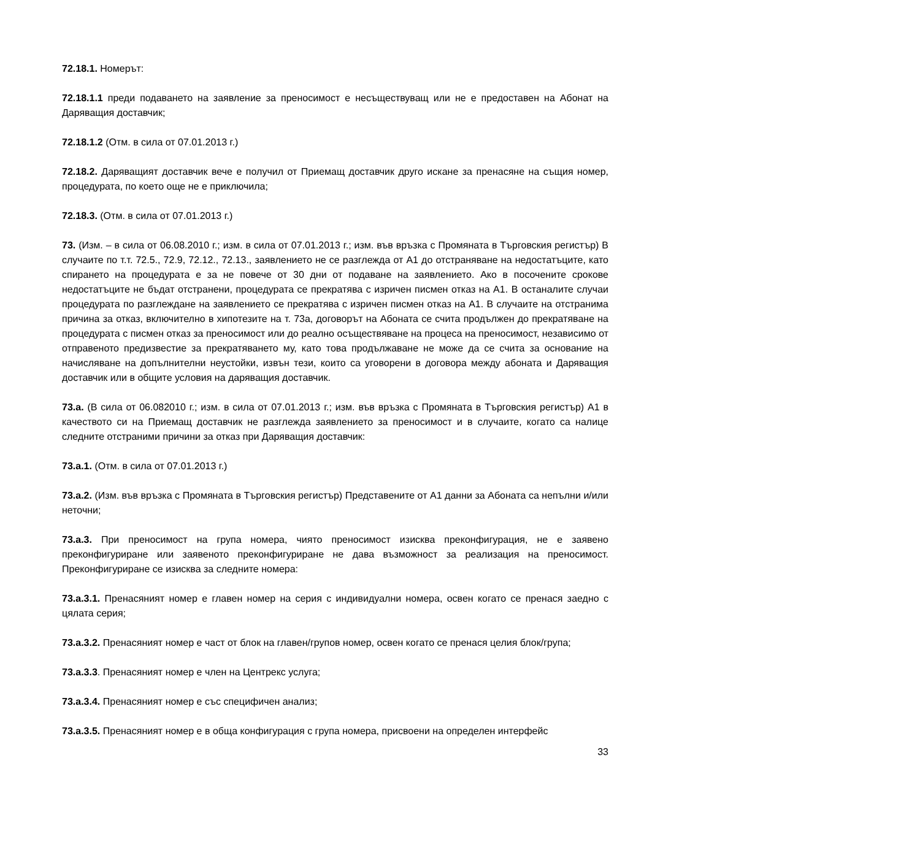72.18.1. Номерът:
72.18.1.1 преди подаването на заявление за преносимост е несъществуващ или не е предоставен на Абонат на Даряващия доставчик;
72.18.1.2 (Отм. в сила от 07.01.2013 г.)
72.18.2. Даряващият доставчик вече е получил от Приемащ доставчик друго искане за пренасяне на същия номер, процедурата, по което още не е приключила;
72.18.3. (Отм. в сила от 07.01.2013 г.)
73. (Изм. – в сила от 06.08.2010 г.; изм. в сила от 07.01.2013 г.; изм. във връзка с Промяната в Търговския регистър) В случаите по т.т. 72.5., 72.9, 72.12., 72.13., заявлението не се разглежда от А1 до отстраняване на недостатъците, като спирането на процедурата е за не повече от 30 дни от подаване на заявлението. Ако в посочените срокове недостатъците не бъдат отстранени, процедурата се прекратява с изричен писмен отказ на А1. В останалите случаи процедурата по разглеждане на заявлението се прекратява с изричен писмен отказ на А1. В случаите на отстранима причина за отказ, включително в хипотезите на т. 73а, договорът на Абоната се счита продължен до прекратяване на процедурата с писмен отказ за преносимост или до реално осъществяване на процеса на преносимост, независимо от отправеното предизвестие за прекратяването му, като това продължаване не може да се счита за основание на начисляване на допълнителни неустойки, извън тези, които са уговорени в договора между абоната и Даряващия доставчик или в общите условия на даряващия доставчик.
73.а. (В сила от 06.082010 г.; изм. в сила от 07.01.2013 г.; изм. във връзка с Промяната в Търговския регистър) А1 в качеството си на Приемащ доставчик не разглежда заявлението за преносимост и в случаите, когато са налице следните отстраними причини за отказ при Даряващия доставчик:
73.а.1. (Отм. в сила от 07.01.2013 г.)
73.а.2. (Изм. във връзка с Промяната в Търговския регистър) Представените от А1 данни за Абоната са непълни и/или неточни;
73.а.3. При преносимост на група номера, чиято преносимост изисква преконфигурация, не е заявено преконфигуриране или заявеното преконфигуриране не дава възможност за реализация на преносимост. Преконфигуриране се изисква за следните номера:
73.а.3.1. Пренасяният номер е главен номер на серия с индивидуални номера, освен когато се пренася заедно с цялата серия;
73.а.3.2. Пренасяният номер е част от блок на главен/групов номер, освен когато се пренася целия блок/група;
73.а.3.3. Пренасяният номер е член на Центрекс услуга;
73.а.3.4. Пренасяният номер е със специфичен анализ;
73.а.3.5. Пренасяният номер е в обща конфигурация с група номера, присвоени на определен интерфейс
33